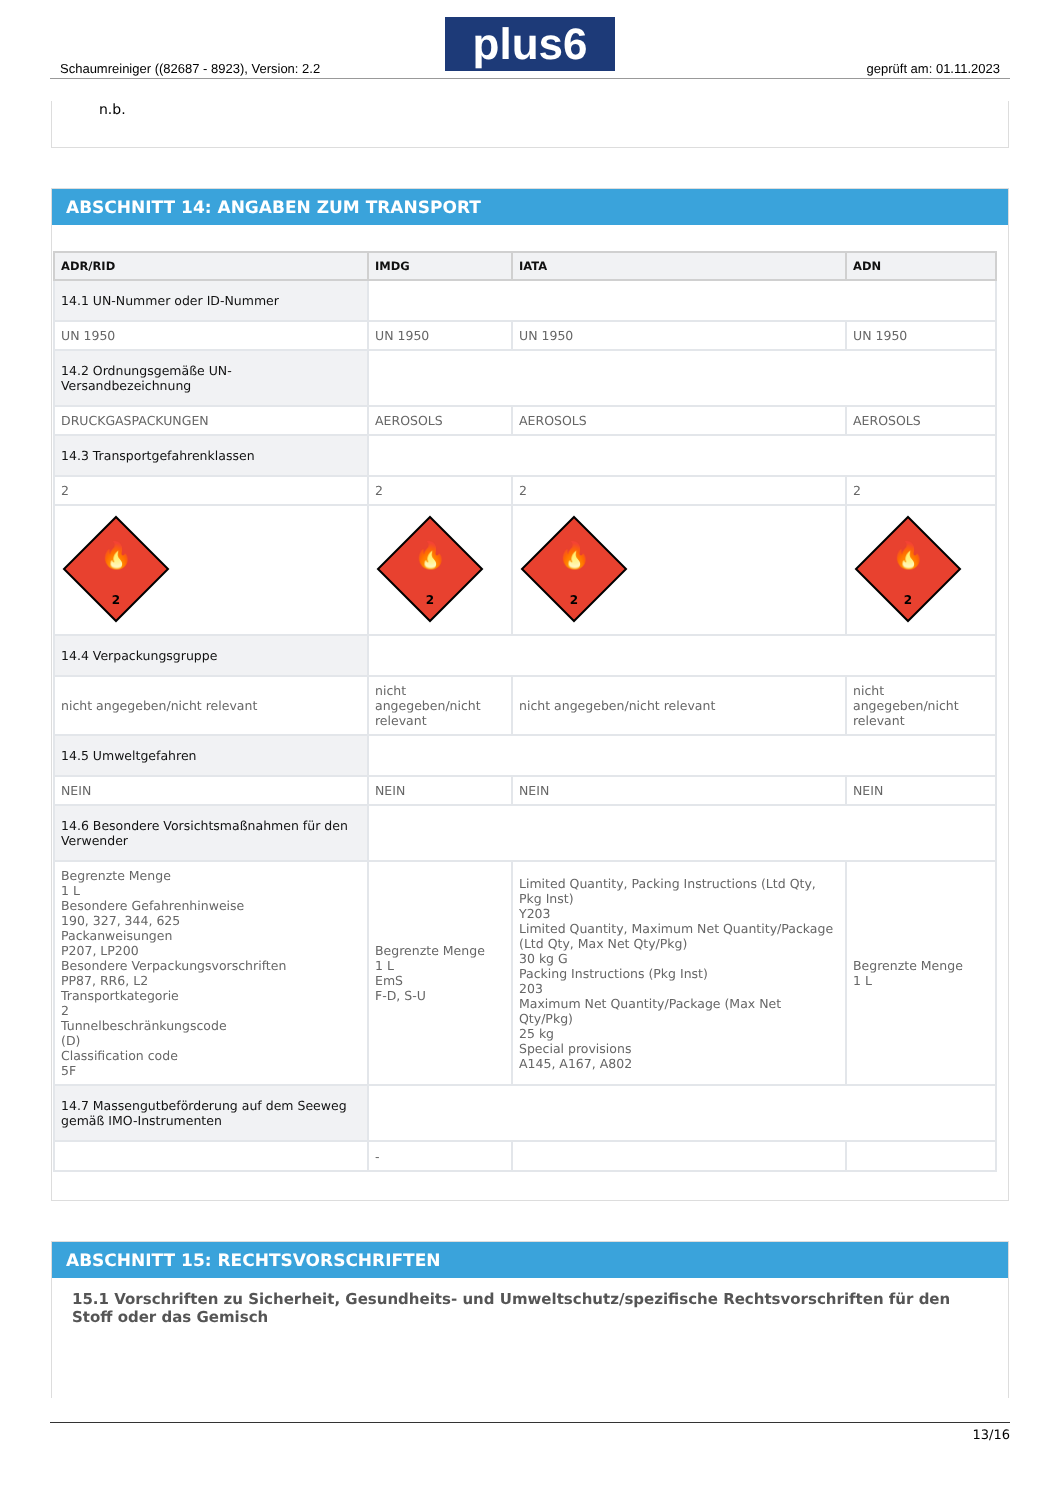plus6
Schaumreiniger ((82687 - 8923), Version: 2.2 geprüft am: 01.11.2023
n.b.
ABSCHNITT 14: ANGABEN ZUM TRANSPORT
| ADR/RID | IMDG | IATA | ADN |
| --- | --- | --- | --- |
| 14.1 UN-Nummer oder ID-Nummer | | | |
| UN 1950 | UN 1950 | UN 1950 | UN 1950 |
| 14.2 Ordnungsgemäße UN-Versandbezeichnung | | | |
| DRUCKGASPACKUNGEN | AEROSOLS | AEROSOLS | AEROSOLS |
| 14.3 Transportgefahrenklassen | | | |
| 2 | 2 | 2 | 2 |
| 2 🔥 | 2 🔥 | 2 🔥 | 2 🔥 |
| 14.4 Verpackungsgruppe | | | |
| nicht angegeben/nicht relevant | nicht angegeben/nicht relevant | nicht angegeben/nicht relevant | nicht angegeben/nicht relevant |
| 14.5 Umweltgefahren | | | |
| NEIN | NEIN | NEIN | NEIN |
| 14.6 Besondere Vorsichtsmaßnahmen für den Verwender | | | |
| Begrenzte Menge 1 L Besondere Gefahrenhinweise 190, 327, 344, 625 Packanweisungen P207, LP200 Besondere Verpackungsvorschriften PP87, RR6, L2 Transportkategorie 2 Tunnelbeschränkungscode (D) Classification code 5F | Begrenzte Menge 1 L EmS F-D, S-U | Limited Quantity, Packing Instructions (Ltd Qty, Pkg Inst) Y203 Limited Quantity, Maximum Net Quantity/Package (Ltd Qty, Max Net Qty/Pkg) 30 kg G Packing Instructions (Pkg Inst) 203 Maximum Net Quantity/Package (Max Net Qty/Pkg) 25 kg Special provisions A145, A167, A802 | Begrenzte Menge 1 L |
| 14.7 Massengutbeförderung auf dem Seeweg gemäß IMO-Instrumenten | | | |
| | - | | |
ABSCHNITT 15: RECHTSVORSCHRIFTEN
15.1 Vorschriften zu Sicherheit, Gesundheits- und Umweltschutz/spezifische Rechtsvorschriften für den Stoff oder das Gemisch
13/16